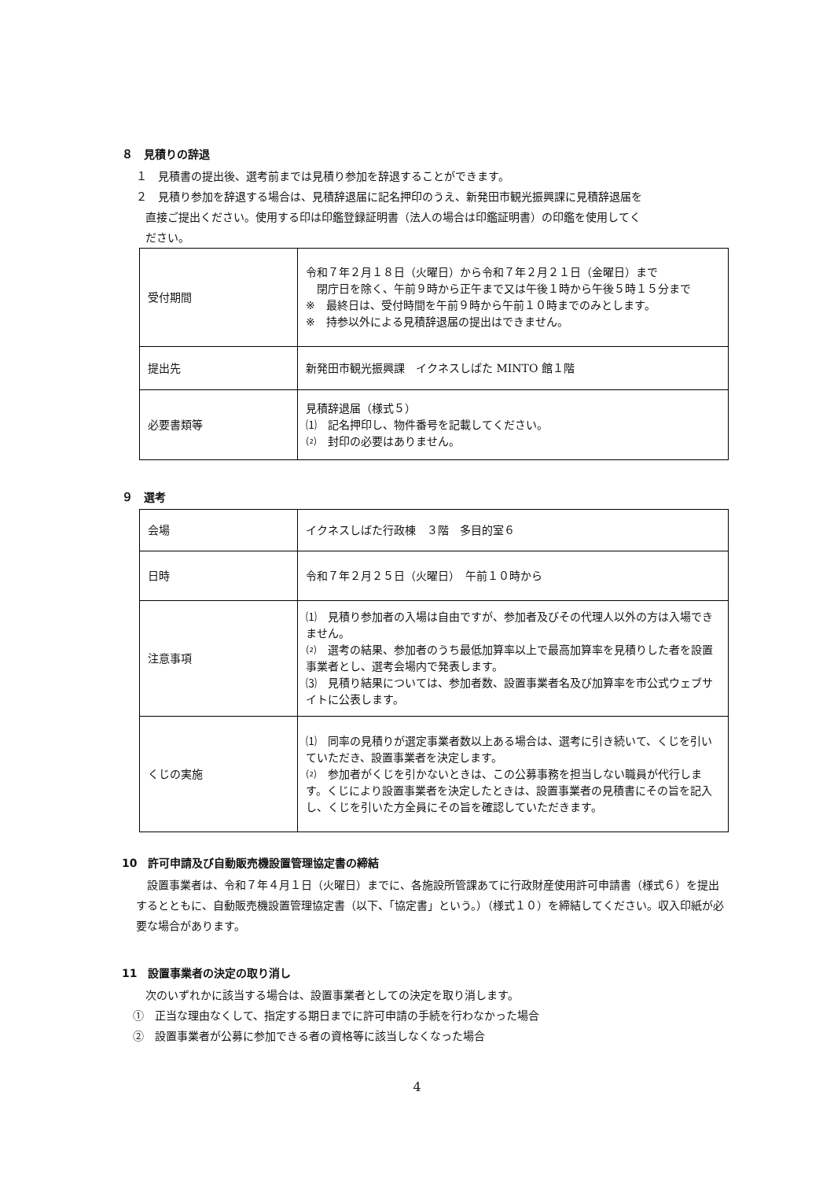８　見積りの辞退
１　見積書の提出後、選考前までは見積り参加を辞退することができます。
２　見積り参加を辞退する場合は、見積辞退届に記名押印のうえ、新発田市観光振興課に見積辞退届を
直接ご提出ください。使用する印は印鑑登録証明書（法人の場合は印鑑証明書）の印鑑を使用してく
ださい。
| 受付期間 | 令和７年２月１８日（火曜日）から令和７年２月２１日（金曜日）まで 閉庁日を除く、午前９時から正午まで又は午後１時から午後５時１５分まで ※ 最終日は、受付時間を午前９時から午前１０時までのみとします。 ※ 持参以外による見積辞退届の提出はできません。 |
| 提出先 | 新発田市観光振興課 イクネスしばた MINTO 館１階 |
| 必要書類等 | 見積辞退届（様式５） ⑴ 記名押印し、物件番号を記載してください。 ⑵ 封印の必要はありません。 |
９　選考
| 会場 | イクネスしばた行政棟 ３階 多目的室６ |
| 日時 | 令和７年２月２５日（火曜日） 午前１０時から |
| 注意事項 | ⑴ 見積り参加者の入場は自由ですが、参加者及びその代理人以外の方は入場できません。 ⑵ 選考の結果、参加者のうち最低加算率以上で最高加算率を見積りした者を設置事業者とし、選考会場内で発表します。 ⑶ 見積り結果については、参加者数、設置事業者名及び加算率を市公式ウェブサイトに公表します。 |
| くじの実施 | ⑴ 同率の見積りが選定事業者数以上ある場合は、選考に引き続いて、くじを引いていただき、設置事業者を決定します。 ⑵ 参加者がくじを引かないときは、この公募事務を担当しない職員が代行します。くじにより設置事業者を決定したときは、設置事業者の見積書にその旨を記入し、くじを引いた方全員にその旨を確認していただきます。 |
10　許可申請及び自動販売機設置管理協定書の締結
設置事業者は、令和７年４月１日（火曜日）までに、各施設所管課あてに行政財産使用許可申請書（様式６）を提出するとともに、自動販売機設置管理協定書（以下、「協定書」という。）（様式１０）を締結してください。収入印紙が必要な場合があります。
11　設置事業者の決定の取り消し
次のいずれかに該当する場合は、設置事業者としての決定を取り消します。
①　正当な理由なくして、指定する期日までに許可申請の手続を行わなかった場合
②　設置事業者が公募に参加できる者の資格等に該当しなくなった場合
4